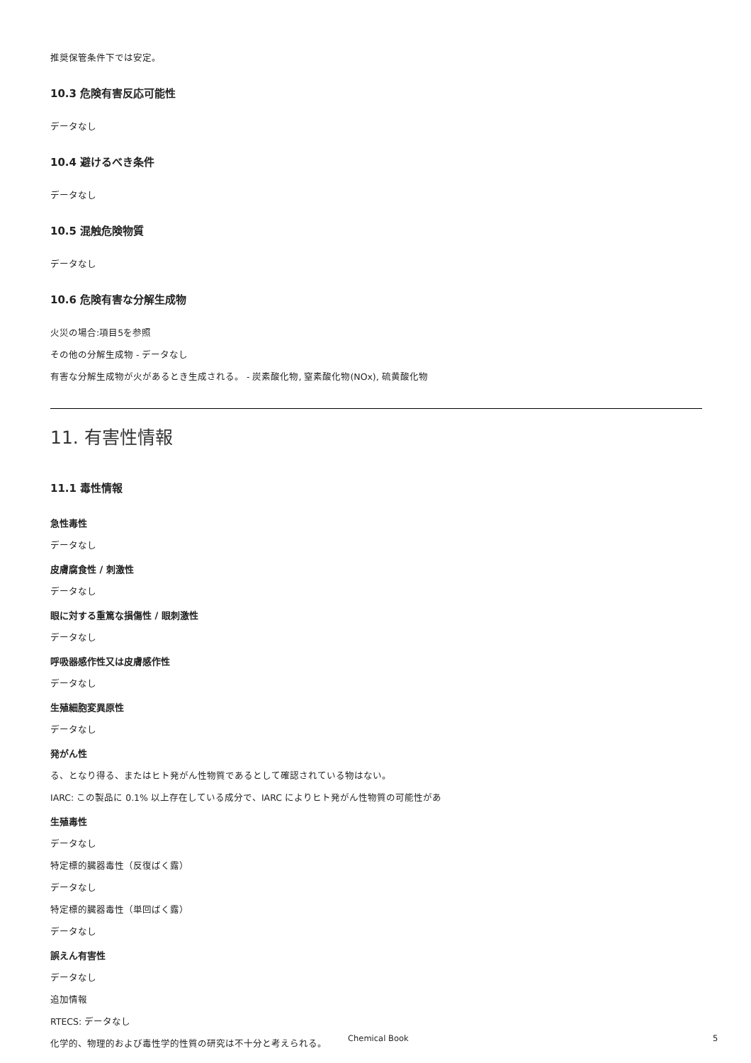推奨保管条件下では安定。
10.3 危険有害反応可能性
データなし
10.4 避けるべき条件
データなし
10.5 混触危険物質
データなし
10.6 危険有害な分解生成物
火災の場合:項目5を参照
その他の分解生成物 - データなし
有害な分解生成物が火があるとき生成される。 - 炭素酸化物, 窒素酸化物(NOx), 硫黄酸化物
11. 有害性情報
11.1 毒性情報
急性毒性
データなし
皮膚腐食性 / 刺激性
データなし
眼に対する重篤な損傷性 / 眼刺激性
データなし
呼吸器感作性又は皮膚感作性
データなし
生殖細胞変異原性
データなし
発がん性
る、となり得る、またはヒト発がん性物質であるとして確認されている物はない。
IARC: この製品に 0.1% 以上存在している成分で、IARC によりヒト発がん性物質の可能性があ
生殖毒性
データなし
特定標的臓器毒性（反復ばく露）
データなし
特定標的臓器毒性（単回ばく露）
データなし
誤えん有害性
データなし
追加情報
RTECS: データなし
化学的、物理的および毒性学的性質の研究は不十分と考えられる。
Chemical Book 5